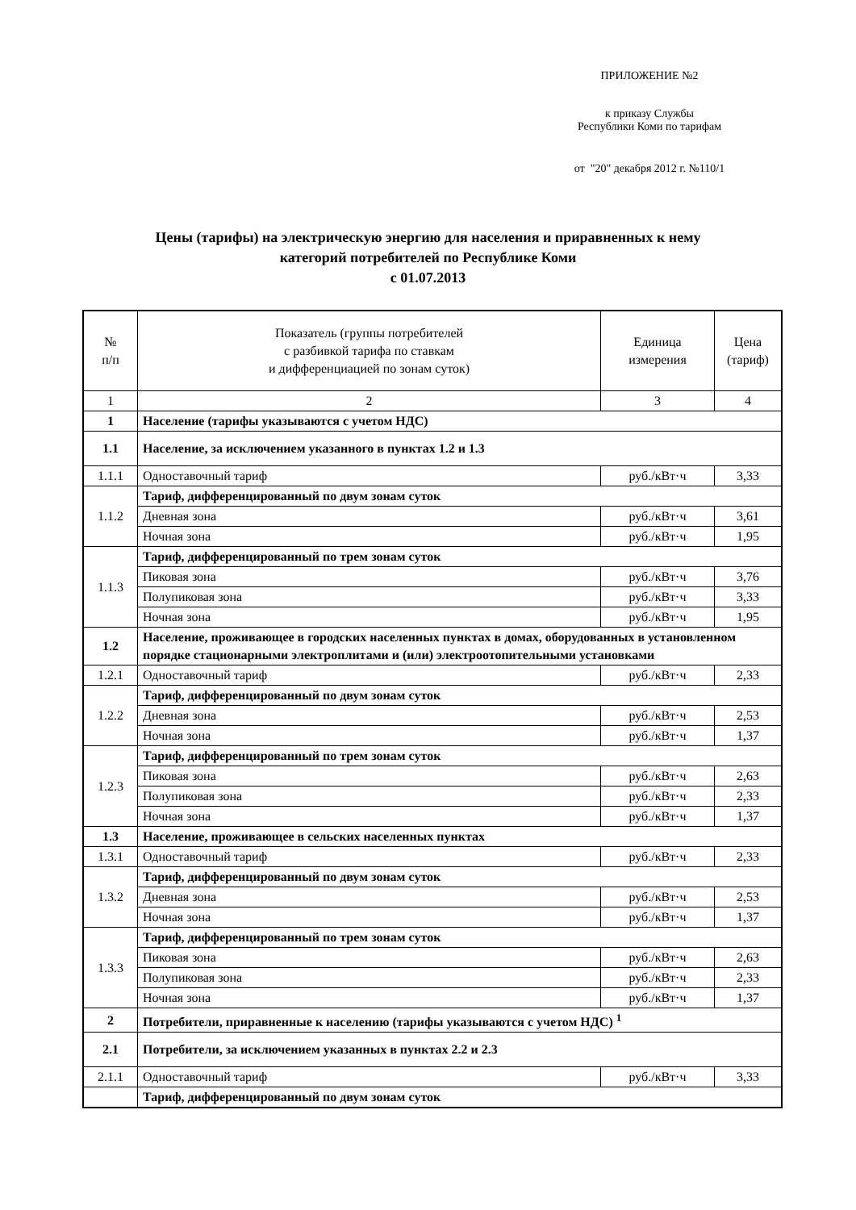ПРИЛОЖЕНИЕ №2
к приказу Службы
Республики Коми по тарифам
от "20" декабря 2012 г. №110/1
Цены (тарифы) на электрическую энергию для населения и приравненных к нему
категорий потребителей по Республике Коми
с 01.07.2013
| № п/п | Показатель (группы потребителей с разбивкой тарифа по ставкам и дифференциацией по зонам суток) | Единица измерения | Цена (тариф) |
| --- | --- | --- | --- |
| 1 | 2 | 3 | 4 |
| 1 | Население (тарифы указываются с учетом НДС) | | |
| 1.1 | Население, за исключением указанного в пунктах 1.2 и 1.3 | | |
| 1.1.1 | Одноставочный тариф | руб./кВт·ч | 3,33 |
| 1.1.2 | Тариф, дифференцированный по двум зонам суток | | |
| | Дневная зона | руб./кВт·ч | 3,61 |
| | Ночная зона | руб./кВт·ч | 1,95 |
| 1.1.3 | Тариф, дифференцированный по трем зонам суток | | |
| | Пиковая зона | руб./кВт·ч | 3,76 |
| | Полупиковая зона | руб./кВт·ч | 3,33 |
| | Ночная зона | руб./кВт·ч | 1,95 |
| 1.2 | Население, проживающее в городских населенных пунктах в домах, оборудованных в установленном порядке стационарными электроплитами и (или) электроотопительными установками | | |
| 1.2.1 | Одноставочный тариф | руб./кВт·ч | 2,33 |
| 1.2.2 | Тариф, дифференцированный по двум зонам суток | | |
| | Дневная зона | руб./кВт·ч | 2,53 |
| | Ночная зона | руб./кВт·ч | 1,37 |
| 1.2.3 | Тариф, дифференцированный по трем зонам суток | | |
| | Пиковая зона | руб./кВт·ч | 2,63 |
| | Полупиковая зона | руб./кВт·ч | 2,33 |
| | Ночная зона | руб./кВт·ч | 1,37 |
| 1.3 | Население, проживающее в сельских населенных пунктах | | |
| 1.3.1 | Одноставочный тариф | руб./кВт·ч | 2,33 |
| 1.3.2 | Тариф, дифференцированный по двум зонам суток | | |
| | Дневная зона | руб./кВт·ч | 2,53 |
| | Ночная зона | руб./кВт·ч | 1,37 |
| 1.3.3 | Тариф, дифференцированный по трем зонам суток | | |
| | Пиковая зона | руб./кВт·ч | 2,63 |
| | Полупиковая зона | руб./кВт·ч | 2,33 |
| | Ночная зона | руб./кВт·ч | 1,37 |
| 2 | Потребители, приравненные к населению (тарифы указываются с учетом НДС) <sup>1</sup> | | |
| 2.1 | Потребители, за исключением указанных в пунктах 2.2 и 2.3 | | |
| 2.1.1 | Одноставочный тариф | руб./кВт·ч | 3,33 |
| | Тариф, дифференцированный по двум зонам суток | | |